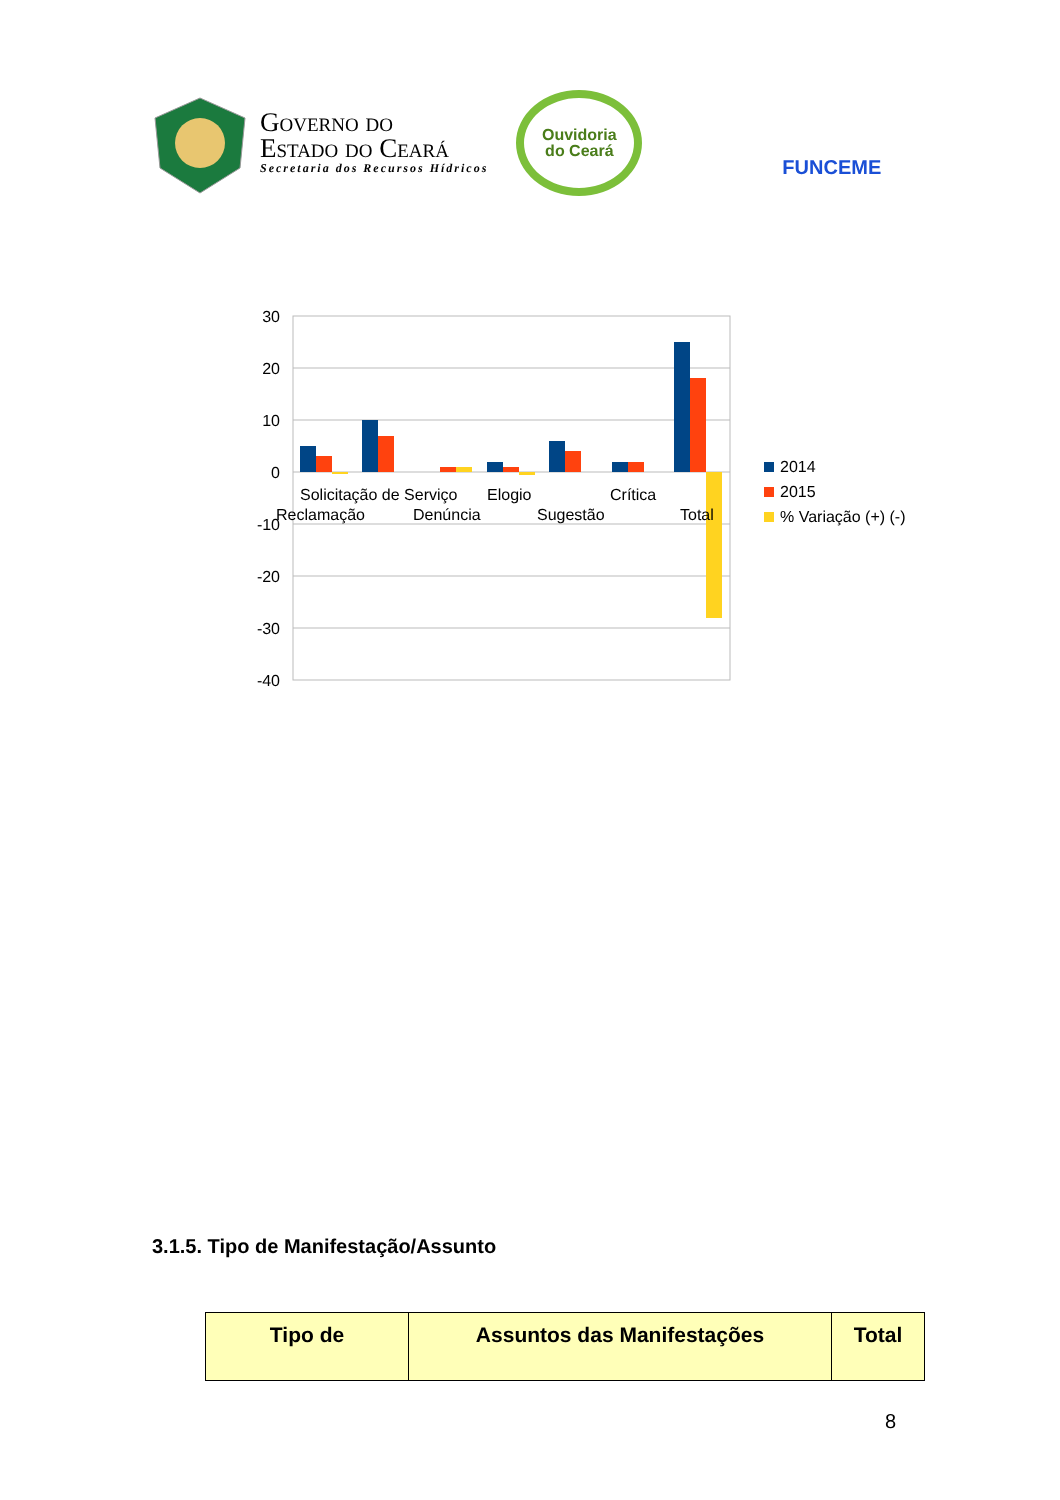Governo do
Estado do Ceará
Secretaria dos Recursos Hídricos
Ouvidoria
do Ceará
FUNCEME
30
20
10
0
-10
-20
-30
-40
Solicitação de Serviço
Elogio
Crítica
Reclamação
Denúncia
Sugestão
Total
2014
2015
% Variação (+) (-)
3.1.5. Tipo de Manifestação/Assunto
| Tipo de | Assuntos das Manifestações | Total |
| --- | --- | --- |
8